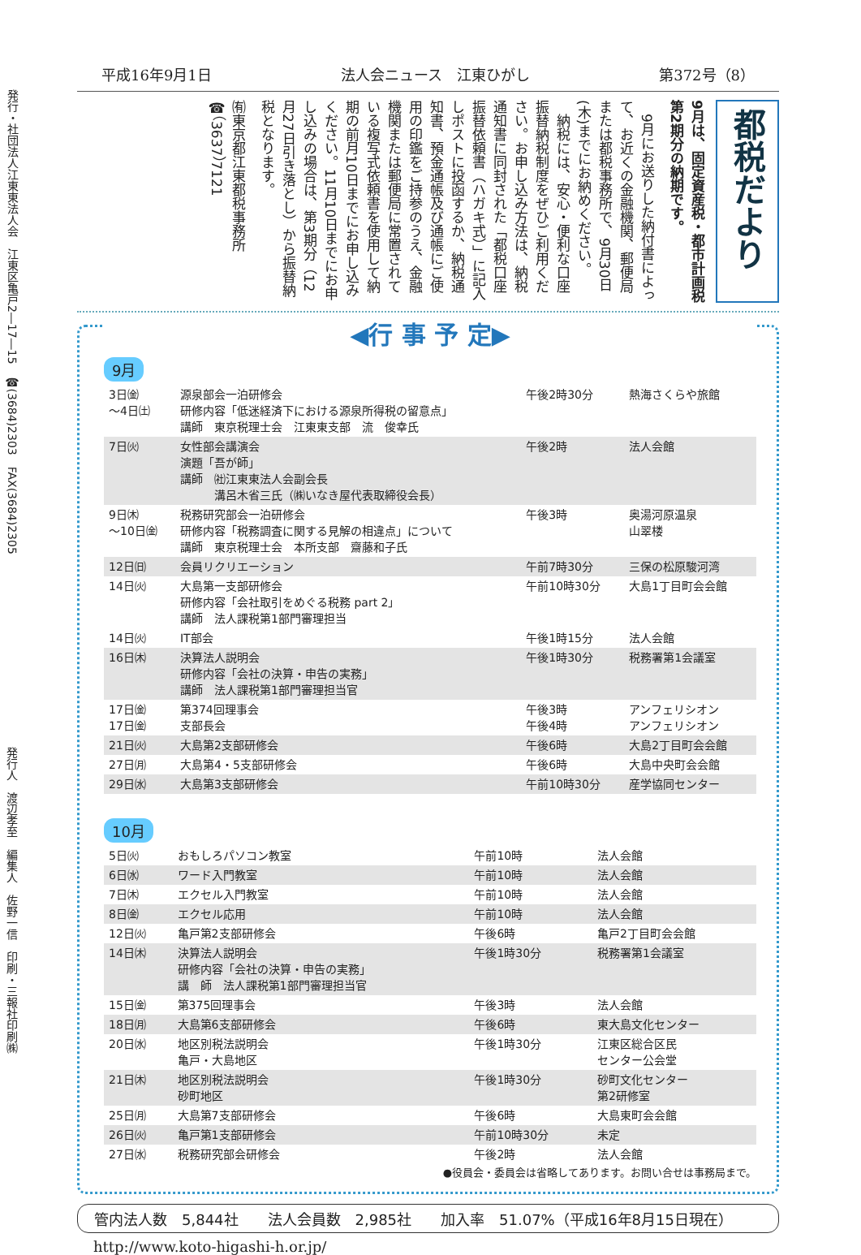発行・社団法人江東東法人会　江東区亀戸2―17―15　☎(3684)2303　FAX(3684)2305
発行人　渡辺孝至　編集人　佐野一信　印刷・三報社印刷㈱
平成16年9月1日 法人会ニュース　江東ひがし 第372号（8）
都税だより
9月は、固定資産税・都市計画税第2期分の納期です。
　9月にお送りした納付書によって、お近くの金融機関、郵便局または都税事務所で、9月30日(木)までにお納めください。
　納税には、安心・便利な口座振替納税制度をぜひご利用ください。お申し込み方法は、納税通知書に同封された「都税口座振替依頼書（ハガキ式）」に記入しポストに投函するか、納税通知書、預金通帳及び通帳にご使用の印鑑をご持参のうえ、金融機関または郵便局に常置されている複写式依頼書を使用して納期の前月10日までにお申し込みください。11月10日までにお申し込みの場合は、第3期分（12月27日引き落とし）から振替納税となります。
㈲東京都江東都税事務所
☎（3637）7121
◀行 事 予 定▶
9月
| 3日㈮ ～4日㈯ | 源泉部会一泊研修会 研修内容「低迷経済下における源泉所得税の留意点」 講師 東京税理士会 江東東支部 流 俊幸氏 | 午後2時30分 | 熱海さくらや旅館 |
| 7日㈫ | 女性部会講演会 演題「吾が師」 講師 ㈳江東東法人会副会長 溝呂木省三氏（㈱いなき屋代表取締役会長） | 午後2時 | 法人会館 |
| 9日㈭ ～10日㈮ | 税務研究部会一泊研修会 研修内容「税務調査に関する見解の相違点」について 講師 東京税理士会 本所支部 齋藤和子氏 | 午後3時 | 奥湯河原温泉 山翠楼 |
| 12日㈰ | 会員リクリエーション | 午前7時30分 | 三保の松原駿河湾 |
| 14日㈫ | 大島第一支部研修会 研修内容「会社取引をめぐる税務 part 2」 講師 法人課税第1部門審理担当 | 午前10時30分 | 大島1丁目町会会館 |
| 14日㈫ | IT部会 | 午後1時15分 | 法人会館 |
| 16日㈭ | 決算法人説明会 研修内容「会社の決算・申告の実務」 講師 法人課税第1部門審理担当官 | 午後1時30分 | 税務署第1会議室 |
| 17日㈮ 17日㈮ | 第374回理事会 支部長会 | 午後3時 午後4時 | アンフェリシオン アンフェリシオン |
| 21日㈫ | 大島第2支部研修会 | 午後6時 | 大島2丁目町会会館 |
| 27日㈪ | 大島第4・5支部研修会 | 午後6時 | 大島中央町会会館 |
| 29日㈬ | 大島第3支部研修会 | 午前10時30分 | 産学協同センター |
10月
| 5日㈫ | おもしろパソコン教室 | 午前10時 | 法人会館 |
| 6日㈬ | ワード入門教室 | 午前10時 | 法人会館 |
| 7日㈭ | エクセル入門教室 | 午前10時 | 法人会館 |
| 8日㈮ | エクセル応用 | 午前10時 | 法人会館 |
| 12日㈫ | 亀戸第2支部研修会 | 午後6時 | 亀戸2丁目町会会館 |
| 14日㈭ | 決算法人説明会 研修内容「会社の決算・申告の実務」 講 師 法人課税第1部門審理担当官 | 午後1時30分 | 税務署第1会議室 |
| 15日㈮ | 第375回理事会 | 午後3時 | 法人会館 |
| 18日㈪ | 大島第6支部研修会 | 午後6時 | 東大島文化センター |
| 20日㈬ | 地区別税法説明会 亀戸・大島地区 | 午後1時30分 | 江東区総合区民 センター公会堂 |
| 21日㈭ | 地区別税法説明会 砂町地区 | 午後1時30分 | 砂町文化センター 第2研修室 |
| 25日㈪ | 大島第7支部研修会 | 午後6時 | 大島東町会会館 |
| 26日㈫ | 亀戸第1支部研修会 | 午前10時30分 | 未定 |
| 27日㈬ | 税務研究部会研修会 | 午後2時 | 法人会館 |
●役員会・委員会は省略してあります。お問い合せは事務局まで。
管内法人数　5,844社　　法人会員数　2,985社　　加入率　51.07%（平成16年8月15日現在）
http://www.koto-higashi-h.or.jp/